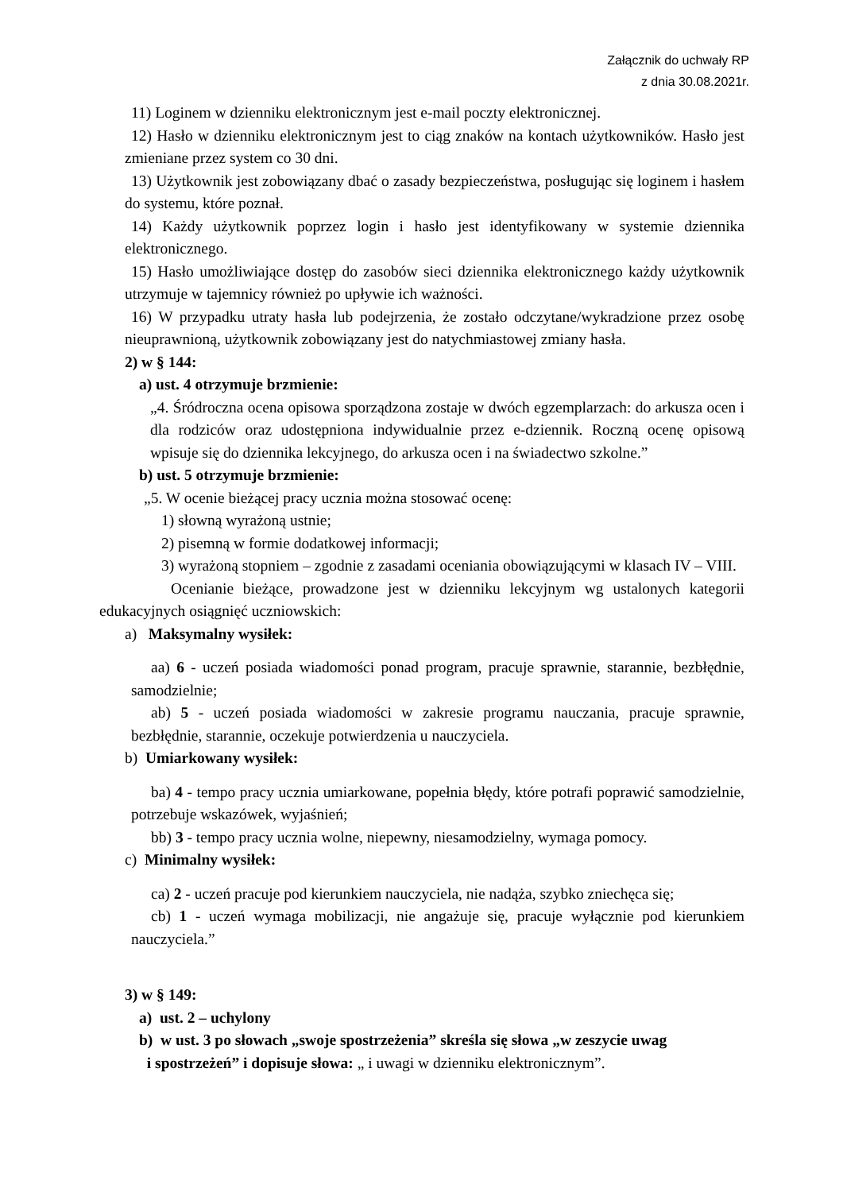Załącznik do uchwały RP
z dnia 30.08.2021r.
11) Loginem w dzienniku elektronicznym jest e-mail poczty elektronicznej.
12) Hasło w dzienniku elektronicznym jest to ciąg znaków na kontach użytkowników. Hasło jest zmieniane przez system co 30 dni.
13) Użytkownik jest zobowiązany dbać o zasady bezpieczeństwa, posługując się loginem i hasłem do systemu, które poznał.
14) Każdy użytkownik poprzez login i hasło jest identyfikowany w systemie dziennika elektronicznego.
15) Hasło umożliwiające dostęp do zasobów sieci dziennika elektronicznego każdy użytkownik utrzymuje w tajemnicy również po upływie ich ważności.
16) W przypadku utraty hasła lub podejrzenia, że zostało odczytane/wykradzione przez osobę nieuprawnioną, użytkownik zobowiązany jest do natychmiastowej zmiany hasła.
2) w § 144:
a) ust. 4 otrzymuje brzmienie:
„4. Śródroczna ocena opisowa sporządzona zostaje w dwóch egzemplarzach: do arkusza ocen i dla rodziców oraz udostępniona indywidualnie przez e-dziennik. Roczną ocenę opisową wpisuje się do dziennika lekcyjnego, do arkusza ocen i na świadectwo szkolne.”
b) ust. 5 otrzymuje brzmienie:
„5. W ocenie bieżącej pracy ucznia można stosować ocenę:
1) słowną wyrażoną ustnie;
2) pisemną w formie dodatkowej informacji;
3) wyrażoną stopniem – zgodnie z zasadami oceniania obowiązującymi w klasach IV – VIII.
Ocenianie bieżące, prowadzone jest w dzienniku lekcyjnym wg ustalonych kategorii edukacyjnych osiągnięć uczniowskich:
a) Maksymalny wysiłek:
aa) 6 - uczeń posiada wiadomości ponad program, pracuje sprawnie, starannie, bezbłędnie, samodzielnie;
ab) 5 - uczeń posiada wiadomości w zakresie programu nauczania, pracuje sprawnie, bezbłędnie, starannie, oczekuje potwierdzenia u nauczyciela.
b) Umiarkowany wysiłek:
ba) 4 - tempo pracy ucznia umiarkowane, popełnia błędy, które potrafi poprawić samodzielnie, potrzebuje wskazówek, wyjaśnień;
bb) 3 - tempo pracy ucznia wolne, niepewny, niesamodzielny, wymaga pomocy.
c) Minimalny wysiłek:
ca) 2 - uczeń pracuje pod kierunkiem nauczyciela, nie nadąża, szybko zniechęca się;
cb) 1 - uczeń wymaga mobilizacji, nie angażuje się, pracuje wyłącznie pod kierunkiem nauczyciela.”
3) w § 149:
a) ust. 2 – uchylony
b) w ust. 3 po słowach „swoje spostrzeżenia” skreśla się słowa „w zeszycie uwag
i spostrzeżeń” i dopisuje słowa: „ i uwagi w dzienniku elektronicznym”.